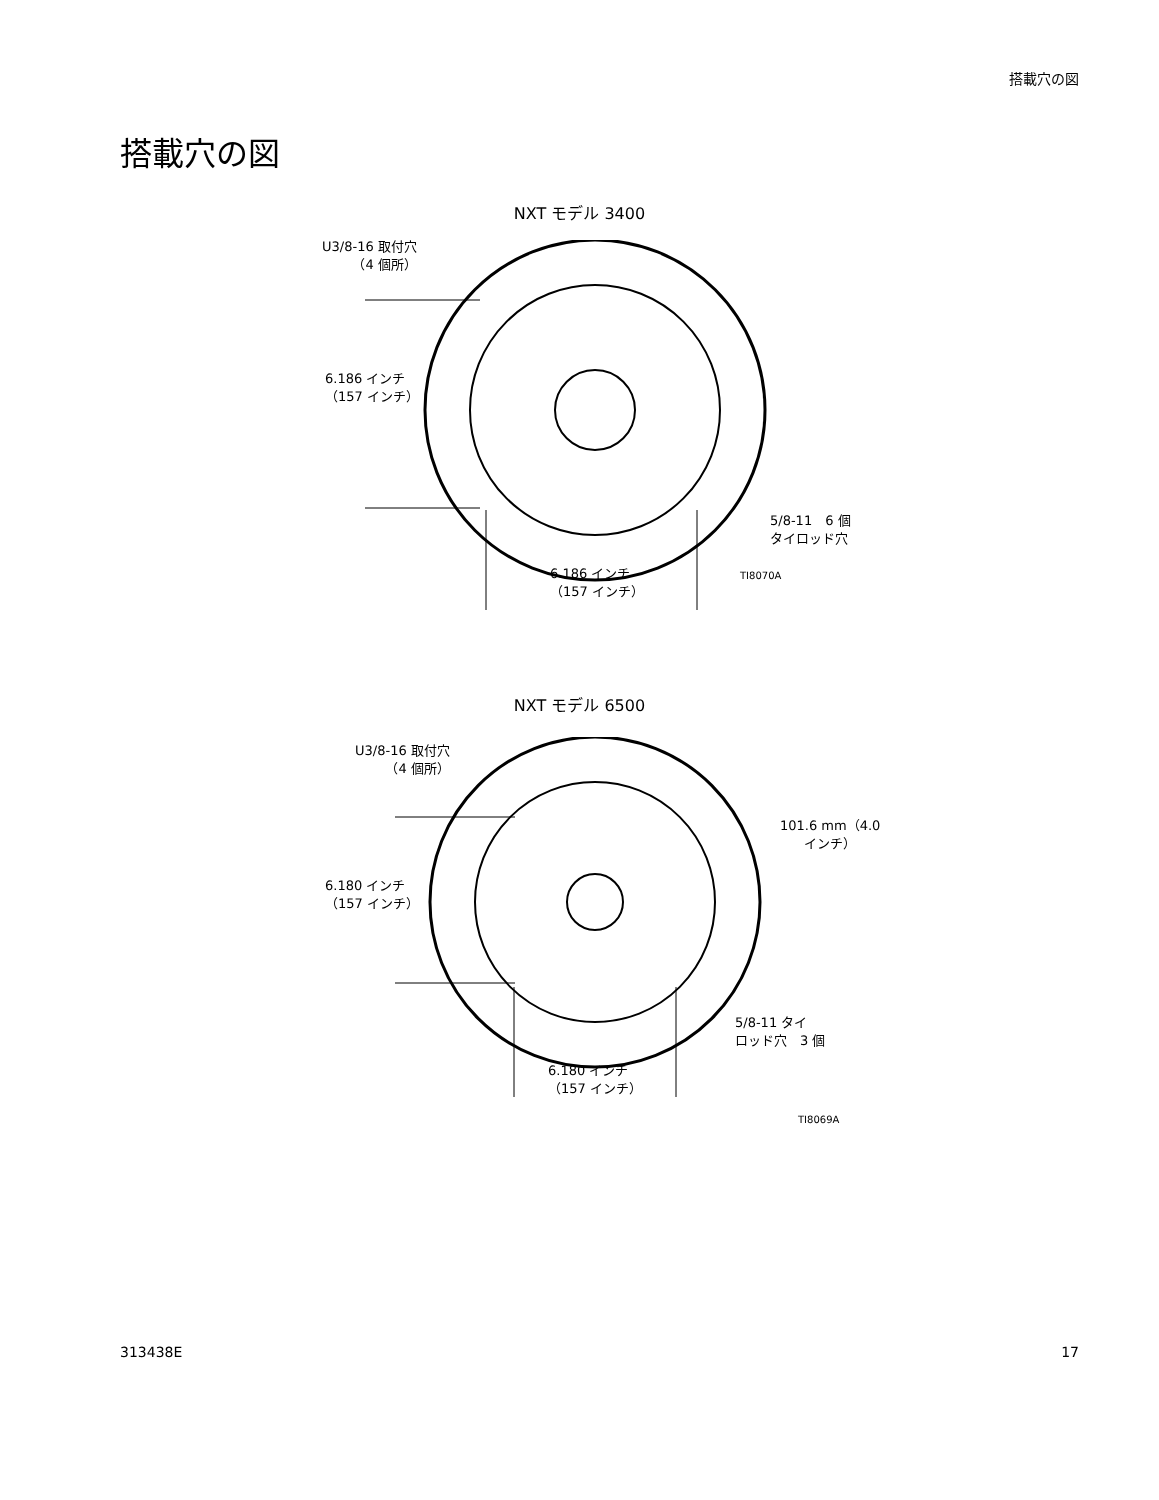搭載穴の図
搭載穴の図
NXT モデル 3400
U3/8-16 取付穴
（4 個所）
6.186 インチ
（157 インチ）
5/8-11　6 個
タイロッド穴
6.186 インチ
（157 インチ）
TI8070A
NXT モデル 6500
U3/8-16 取付穴
（4 個所）
6.180 インチ
（157 インチ）
101.6 mm（4.0
インチ）
5/8-11 タイ
ロッド穴　3 個
6.180 インチ
（157 インチ）
TI8069A
313438E 17